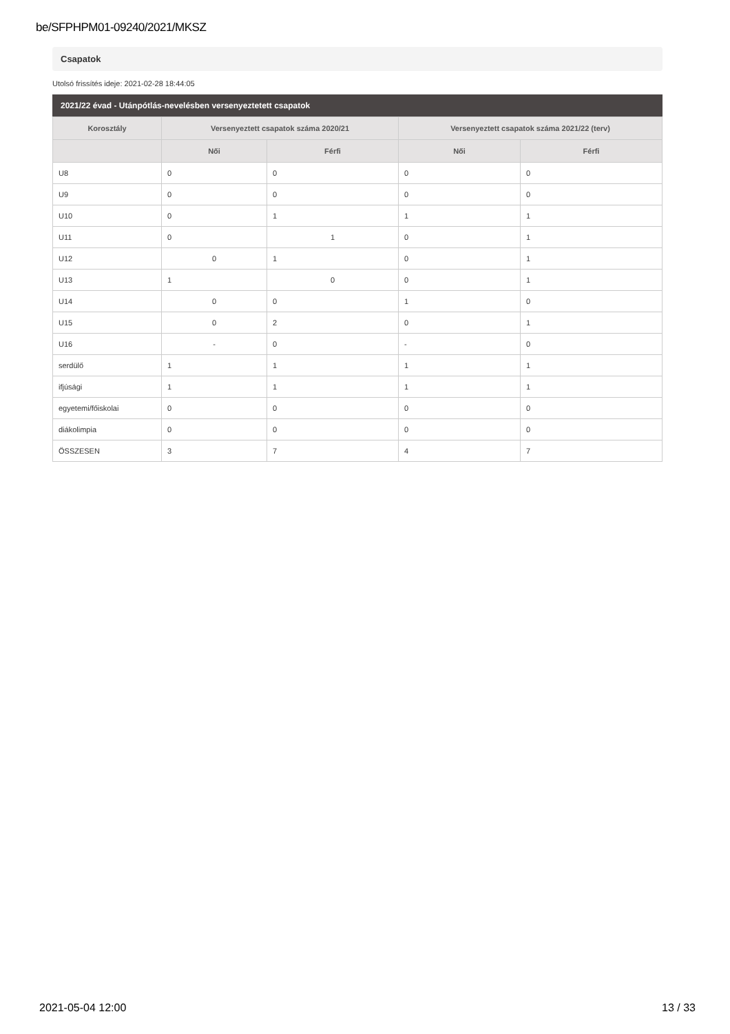be/SFPHPM01-09240/2021/MKSZ
Csapatok
Utolsó frissítés ideje: 2021-02-28 18:44:05
2021/22 évad - Utánpótlás-nevelésben versenyeztetett csapatok
| Korosztály | Versenyeztett csapatok száma 2020/21 | | Versenyeztett csapatok száma 2021/22 (terv) | |
| --- | --- | --- | --- | --- |
| | Női | Férfi | Női | Férfi |
| U8 | 0 | 0 | 0 | 0 |
| U9 | 0 | 0 | 0 | 0 |
| U10 | 0 | 1 | 1 | 1 |
| U11 | 0 | 1 | 0 | 1 |
| U12 | 0 | 1 | 0 | 1 |
| U13 | 1 | 0 | 0 | 1 |
| U14 | 0 | 0 | 1 | 0 |
| U15 | 0 | 2 | 0 | 1 |
| U16 | - | 0 | - | 0 |
| serdülő | 1 | 1 | 1 | 1 |
| ifjúsági | 1 | 1 | 1 | 1 |
| egyetemi/főiskolai | 0 | 0 | 0 | 0 |
| diákolimpia | 0 | 0 | 0 | 0 |
| ÖSSZESEN | 3 | 7 | 4 | 7 |
2021-05-04 12:00 13 / 33